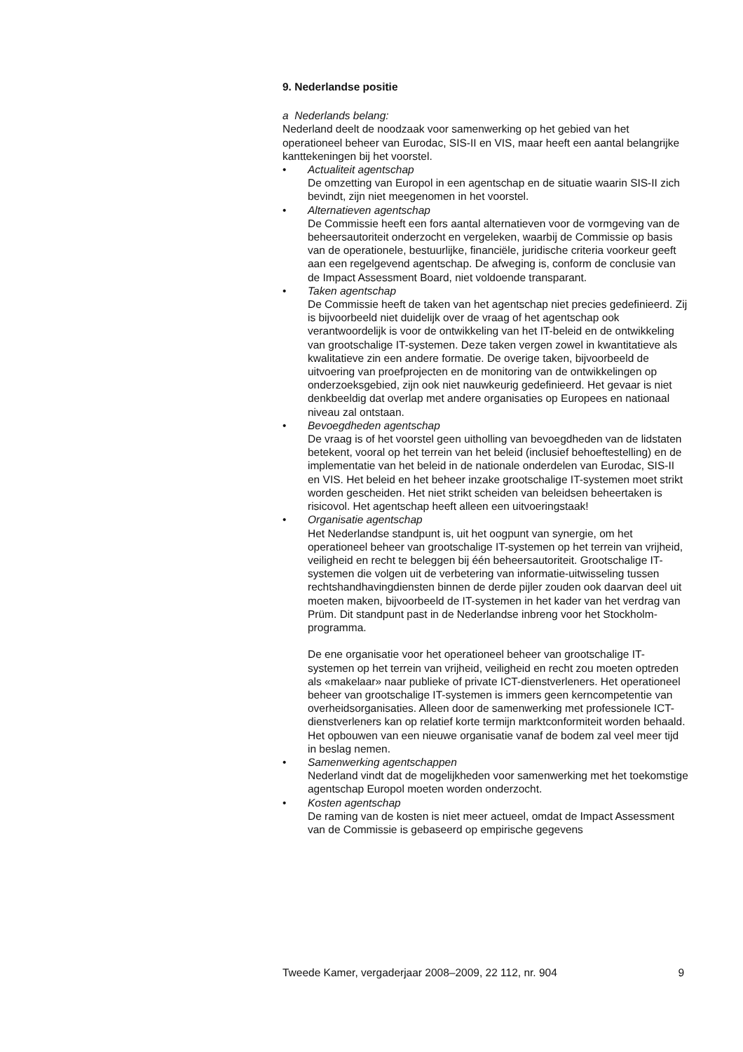9. Nederlandse positie
a Nederlands belang:
Nederland deelt de noodzaak voor samenwerking op het gebied van het operationeel beheer van Eurodac, SIS-II en VIS, maar heeft een aantal belangrijke kanttekeningen bij het voorstel.
• Actualiteit agentschap
De omzetting van Europol in een agentschap en de situatie waarin SIS-II zich bevindt, zijn niet meegenomen in het voorstel.
• Alternatieven agentschap
De Commissie heeft een fors aantal alternatieven voor de vormgeving van de beheersautoriteit onderzocht en vergeleken, waarbij de Commissie op basis van de operationele, bestuurlijke, financiële, juridische criteria voorkeur geeft aan een regelgevend agentschap. De afweging is, conform de conclusie van de Impact Assessment Board, niet voldoende transparant.
• Taken agentschap
De Commissie heeft de taken van het agentschap niet precies gedefinieerd. Zij is bijvoorbeeld niet duidelijk over de vraag of het agentschap ook verantwoordelijk is voor de ontwikkeling van het IT-beleid en de ontwikkeling van grootschalige IT-systemen. Deze taken vergen zowel in kwantitatieve als kwalitatieve zin een andere formatie. De overige taken, bijvoorbeeld de uitvoering van proefprojecten en de monitoring van de ontwikkelingen op onderzoeksgebied, zijn ook niet nauwkeurig gedefinieerd. Het gevaar is niet denkbeeldig dat overlap met andere organisaties op Europees en nationaal niveau zal ontstaan.
• Bevoegdheden agentschap
De vraag is of het voorstel geen uitholling van bevoegdheden van de lidstaten betekent, vooral op het terrein van het beleid (inclusief behoeftestelling) en de implementatie van het beleid in de nationale onderdelen van Eurodac, SIS-II en VIS. Het beleid en het beheer inzake grootschalige IT-systemen moet strikt worden gescheiden. Het niet strikt scheiden van beleidsen beheertaken is risicovol. Het agentschap heeft alleen een uitvoeringstaak!
• Organisatie agentschap
Het Nederlandse standpunt is, uit het oogpunt van synergie, om het operationeel beheer van grootschalige IT-systemen op het terrein van vrijheid, veiligheid en recht te beleggen bij één beheersautoriteit. Grootschalige IT-systemen die volgen uit de verbetering van informatie-uitwisseling tussen rechtshandhavingdiensten binnen de derde pijler zouden ook daarvan deel uit moeten maken, bijvoorbeeld de IT-systemen in het kader van het verdrag van Prüm. Dit standpunt past in de Nederlandse inbreng voor het Stockholm-programma.
De ene organisatie voor het operationeel beheer van grootschalige IT-systemen op het terrein van vrijheid, veiligheid en recht zou moeten optreden als «makelaar» naar publieke of private ICT-dienstverleners. Het operationeel beheer van grootschalige IT-systemen is immers geen kerncompetentie van overheidsorganisaties. Alleen door de samenwerking met professionele ICT-dienstverleners kan op relatief korte termijn marktconformiteit worden behaald. Het opbouwen van een nieuwe organisatie vanaf de bodem zal veel meer tijd in beslag nemen.
• Samenwerking agentschappen
Nederland vindt dat de mogelijkheden voor samenwerking met het toekomstige agentschap Europol moeten worden onderzocht.
• Kosten agentschap
De raming van de kosten is niet meer actueel, omdat de Impact Assessment van de Commissie is gebaseerd op empirische gegevens
Tweede Kamer, vergaderjaar 2008–2009, 22 112, nr. 904 9